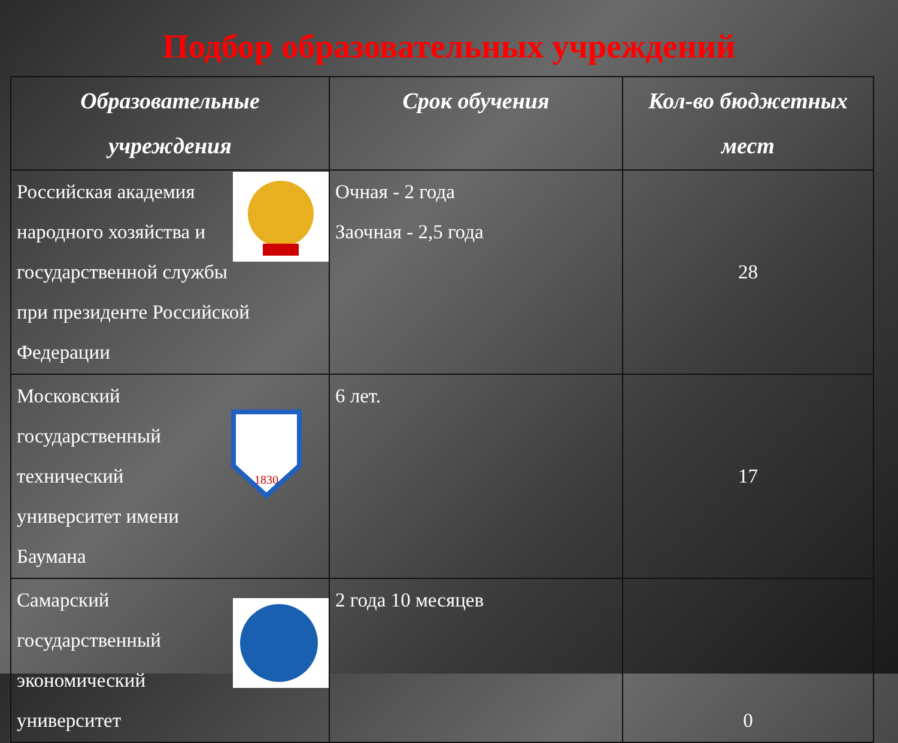Подбор образовательных учреждений
| Образовательные учреждения | Срок обучения | Кол-во бюджетных мест |
| --- | --- | --- |
| Российская академия народного хозяйства и государственной службы при президенте Российской Федерации | Очная - 2 года Заочная - 2,5 года | 28 |
| 1830 Московский государственный технический университет имени Баумана | 6 лет. | 17 |
| Самарский государственный экономический университет | 2 года 10 месяцев | 0 |